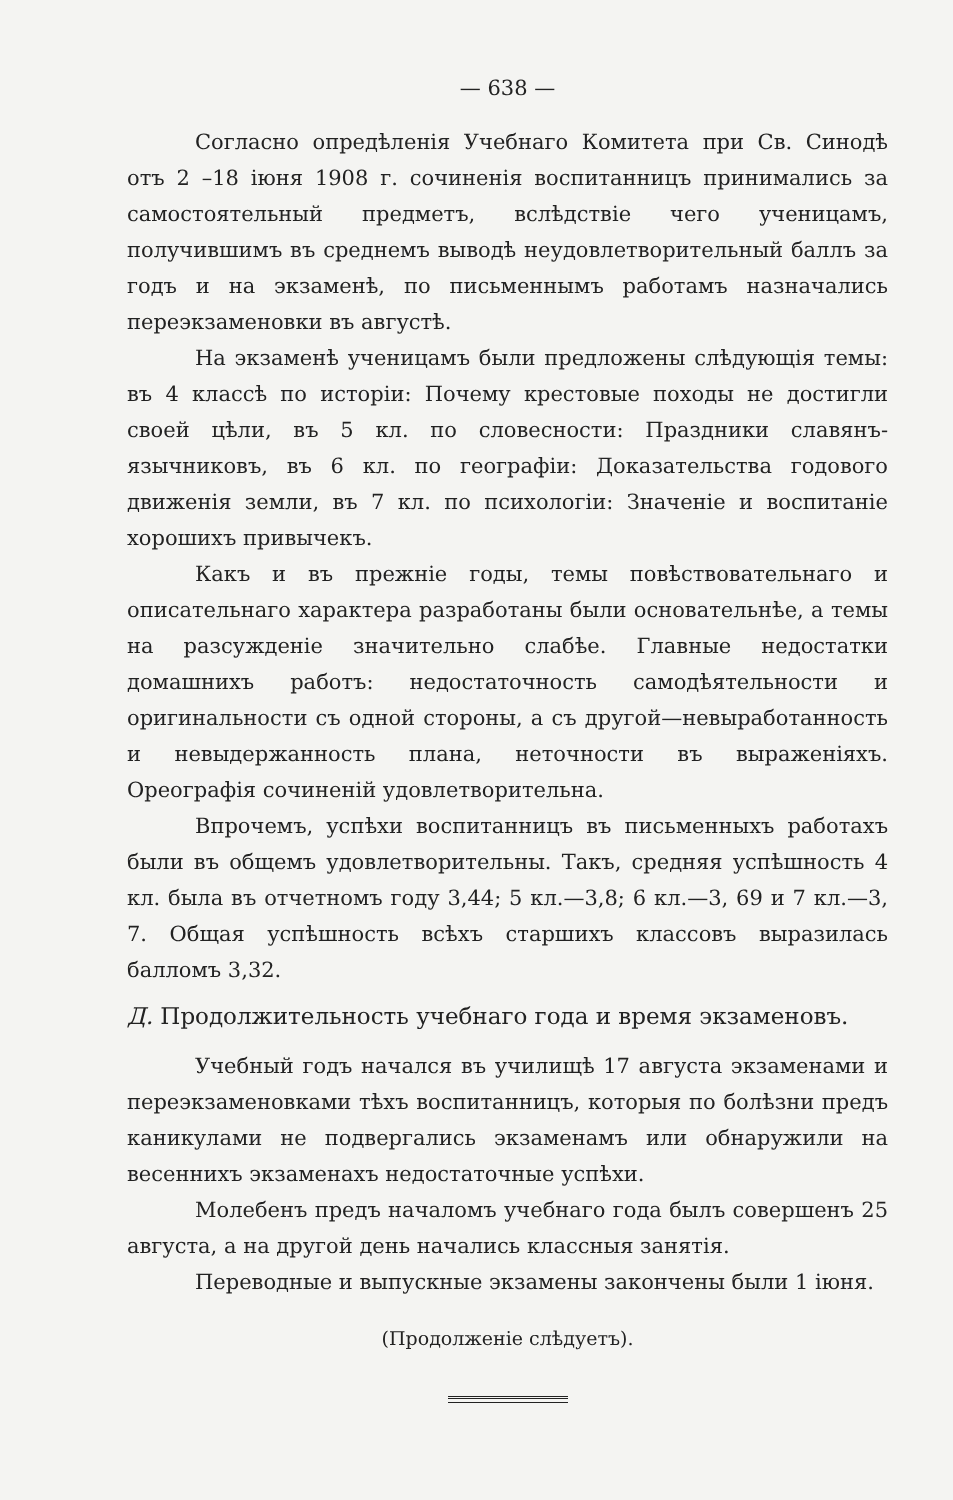— 638 —
Согласно опредѣленія Учебнаго Комитета при Св. Синодѣ отъ 2 –18 іюня 1908 г. сочиненія воспитанницъ принимались за самостоятельный предметъ, вслѣдствіе чего ученицамъ, получившимъ въ среднемъ выводѣ неудовлетворительный баллъ за годъ и на экзаменѣ, по письменнымъ работамъ назначались переэкзаменовки въ августѣ.
На экзаменѣ ученицамъ были предложены слѣдующія темы: въ 4 классѣ по исторіи: Почему крестовые походы не достигли своей цѣли, въ 5 кл. по словесности: Праздники славянъ-язычниковъ, въ 6 кл. по географіи: Доказательства годового движенія земли, въ 7 кл. по психологіи: Значеніе и воспитаніе хорошихъ привычекъ.
Какъ и въ прежніе годы, темы повѣствовательнаго и описательнаго характера разработаны были основательнѣе, а темы на разсужденіе значительно слабѣе. Главные недостатки домашнихъ работъ: недостаточность самодѣятельности и оригинальности съ одной стороны, а съ другой—невыработанность и невыдержанность плана, неточности въ выраженіяхъ. Ореографія сочиненій удовлетворительна.
Впрочемъ, успѣхи воспитанницъ въ письменныхъ работахъ были въ общемъ удовлетворительны. Такъ, средняя успѣшность 4 кл. была въ отчетномъ году 3,44; 5 кл.—3,8; 6 кл.—3, 69 и 7 кл.—3, 7. Общая успѣшность всѣхъ старшихъ классовъ выразилась балломъ 3,32.
Д. Продолжительность учебнаго года и время экзаменовъ.
Учебный годъ начался въ училищѣ 17 августа экзаменами и переэкзаменовками тѣхъ воспитанницъ, которыя по болѣзни предъ каникулами не подвергались экзаменамъ или обнаружили на весеннихъ экзаменахъ недостаточные успѣхи.
Молебенъ предъ началомъ учебнаго года былъ совершенъ 25 августа, а на другой день начались классныя занятія.
Переводные и выпускные экзамены закончены были 1 іюня.
(Продолженіе слѣдуетъ).